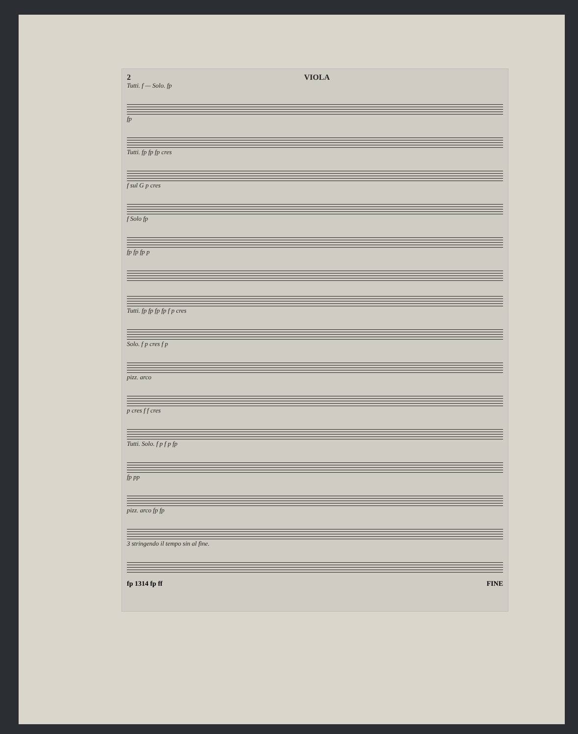2 VIOLA
Tutti. f — Solo. fp
fp
Tutti. fp fp fp cres
f sul G p cres
f Solo fp
fp fp fp p
Tutti. fp fp fp fp f p cres
Solo. f p cres f p
pizz. arco
p cres f f cres
Tutti. Solo. f p f p fp
fp pp
pizz. arco fp fp
3 stringendo il tempo sin al fine.
fp 1314 fp ff FINE